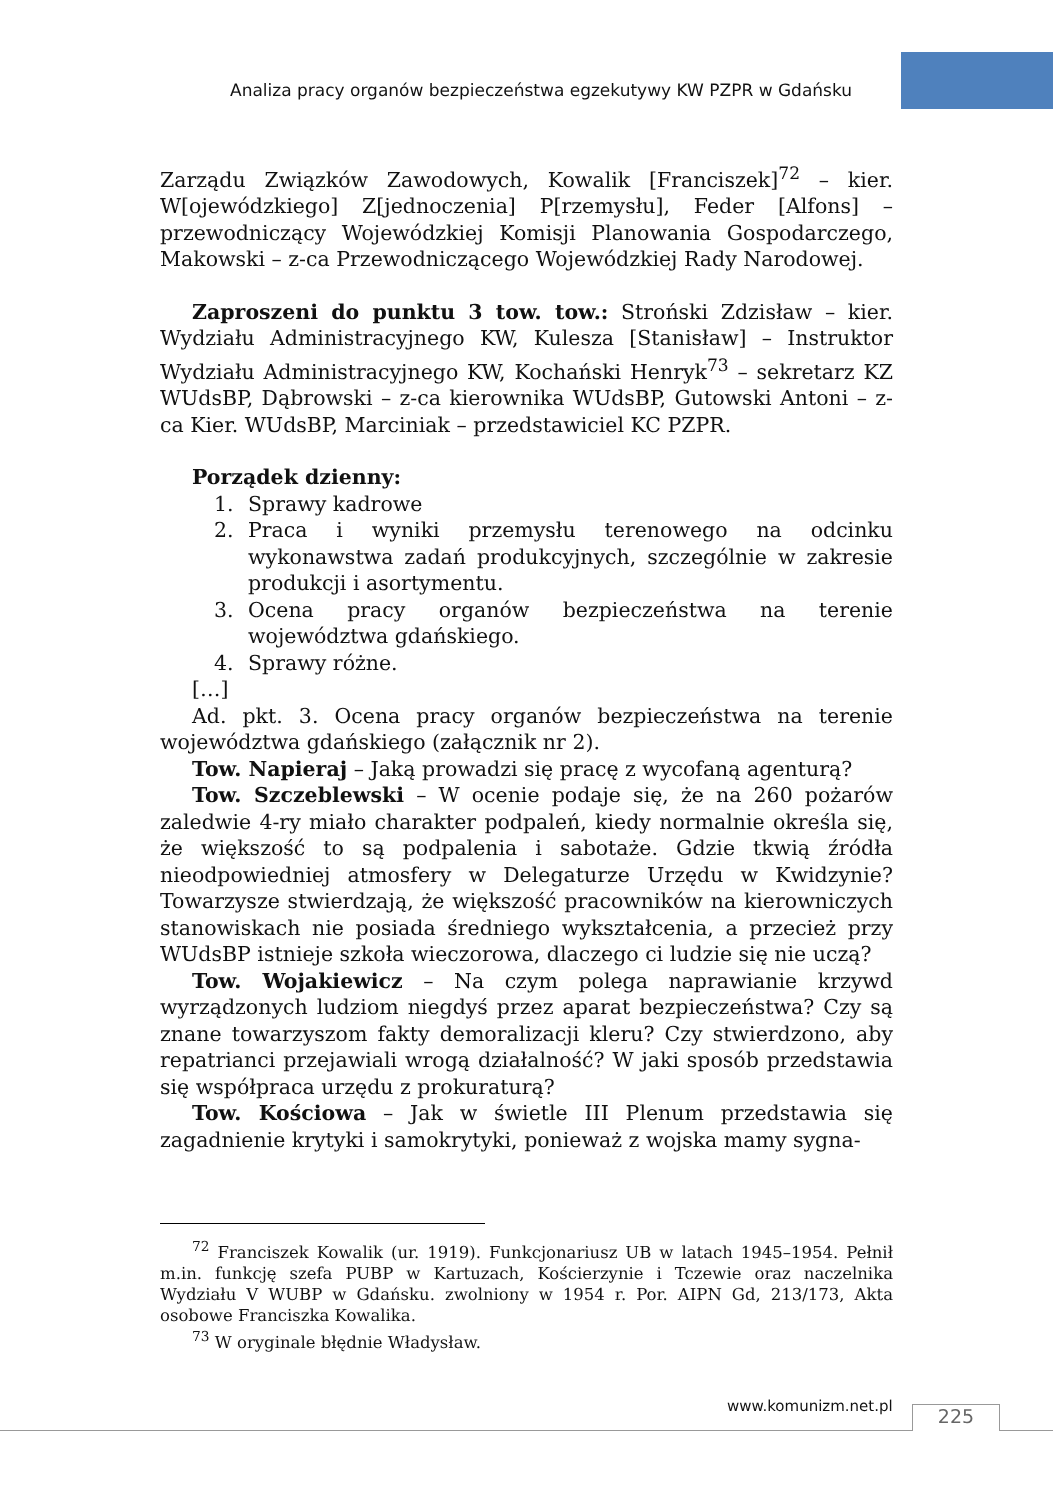Analiza pracy organów bezpieczeństwa egzekutywy KW PZPR w Gdańsku
Zarządu Związków Zawodowych, Kowalik [Franciszek]<sup>72</sup> – kier. W[ojewódzkiego] Z[jednoczenia] P[rzemysłu], Feder [Alfons] – przewodniczący Wojewódzkiej Komisji Planowania Gospodarczego, Makowski – z-ca Przewodniczącego Wojewódzkiej Rady Narodowej.
Zaproszeni do punktu 3 tow. tow.: Stroński Zdzisław – kier. Wydziału Administracyjnego KW, Kulesza [Stanisław] – Instruktor Wydziału Administracyjnego KW, Kochański Henryk<sup>73</sup> – sekretarz KZ WUdsBP, Dąbrowski – z-ca kierownika WUdsBP, Gutowski Antoni – z-ca Kier. WUdsBP, Marciniak – przedstawiciel KC PZPR.
Porządek dzienny:
1. Sprawy kadrowe
2. Praca i wyniki przemysłu terenowego na odcinku wykonawstwa zadań produkcyjnych, szczególnie w zakresie produkcji i asortymentu.
3. Ocena pracy organów bezpieczeństwa na terenie województwa gdańskiego.
4. Sprawy różne.
[…]
Ad. pkt. 3. Ocena pracy organów bezpieczeństwa na terenie województwa gdańskiego (załącznik nr 2).
Tow. Napieraj – Jaką prowadzi się pracę z wycofaną agenturą?
Tow. Szczeblewski – W ocenie podaje się, że na 260 pożarów zaledwie 4-ry miało charakter podpaleń, kiedy normalnie określa się, że większość to są podpalenia i sabotaże. Gdzie tkwią źródła nieodpowiedniej atmosfery w Delegaturze Urzędu w Kwidzynie? Towarzysze stwierdzają, że większość pracowników na kierowniczych stanowiskach nie posiada średniego wykształcenia, a przecież przy WUdsBP istnieje szkoła wieczorowa, dlaczego ci ludzie się nie uczą?
Tow. Wojakiewicz – Na czym polega naprawianie krzywd wyrządzonych ludziom niegdyś przez aparat bezpieczeństwa? Czy są znane towarzyszom fakty demoralizacji kleru? Czy stwierdzono, aby repatrianci przejawiali wrogą działalność? W jaki sposób przedstawia się współpraca urzędu z prokuraturą?
Tow. Kościowa – Jak w świetle III Plenum przedstawia się zagadnienie krytyki i samokrytyki, ponieważ z wojska mamy sygna-
<sup>72</sup> Franciszek Kowalik (ur. 1919). Funkcjonariusz UB w latach 1945–1954. Pełnił m.in. funkcję szefa PUBP w Kartuzach, Kościerzynie i Tczewie oraz naczelnika Wydziału V WUBP w Gdańsku. zwolniony w 1954 r. Por. AIPN Gd, 213/173, Akta osobowe Franciszka Kowalika.
<sup>73</sup> W oryginale błędnie Władysław.
www.komunizm.net.pl 225